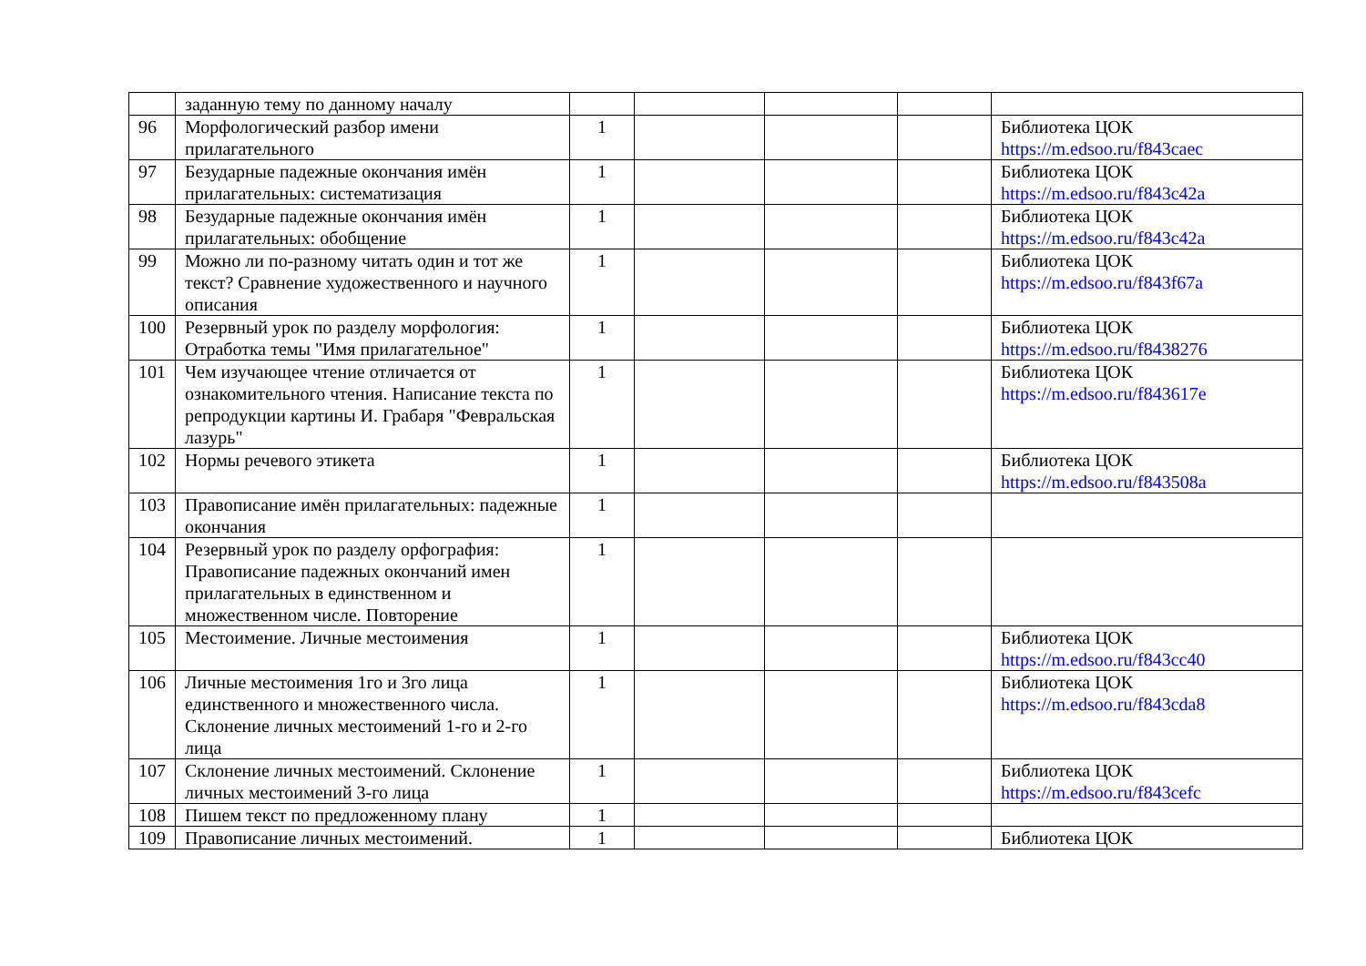| | заданную тему по данному началу | | | | | |
| 96 | Морфологический разбор имени прилагательного | 1 | | | | Библиотека ЦОК https://m.edsoo.ru/f843caec |
| 97 | Безударные падежные окончания имён прилагательных: систематизация | 1 | | | | Библиотека ЦОК https://m.edsoo.ru/f843c42a |
| 98 | Безударные падежные окончания имён прилагательных: обобщение | 1 | | | | Библиотека ЦОК https://m.edsoo.ru/f843c42a |
| 99 | Можно ли по-разному читать один и тот же текст? Сравнение художественного и научного описания | 1 | | | | Библиотека ЦОК https://m.edsoo.ru/f843f67a |
| 100 | Резервный урок по разделу морфология: Отработка темы "Имя прилагательное" | 1 | | | | Библиотека ЦОК https://m.edsoo.ru/f8438276 |
| 101 | Чем изучающее чтение отличается от ознакомительного чтения. Написание текста по репродукции картины И. Грабаря "Февральская лазурь" | 1 | | | | Библиотека ЦОК https://m.edsoo.ru/f843617e |
| 102 | Нормы речевого этикета | 1 | | | | Библиотека ЦОК https://m.edsoo.ru/f843508a |
| 103 | Правописание имён прилагательных: падежные окончания | 1 | | | | |
| 104 | Резервный урок по разделу орфография: Правописание падежных окончаний имен прилагательных в единственном и множественном числе. Повторение | 1 | | | | |
| 105 | Местоимение. Личные местоимения | 1 | | | | Библиотека ЦОК https://m.edsoo.ru/f843cc40 |
| 106 | Личные местоимения 1го и 3го лица единственного и множественного числа. Склонение личных местоимений 1-го и 2-го лица | 1 | | | | Библиотека ЦОК https://m.edsoo.ru/f843cda8 |
| 107 | Склонение личных местоимений. Склонение личных местоимений 3-го лица | 1 | | | | Библиотека ЦОК https://m.edsoo.ru/f843cefc |
| 108 | Пишем текст по предложенному плану | 1 | | | | |
| 109 | Правописание личных местоимений. | 1 | | | | Библиотека ЦОК |